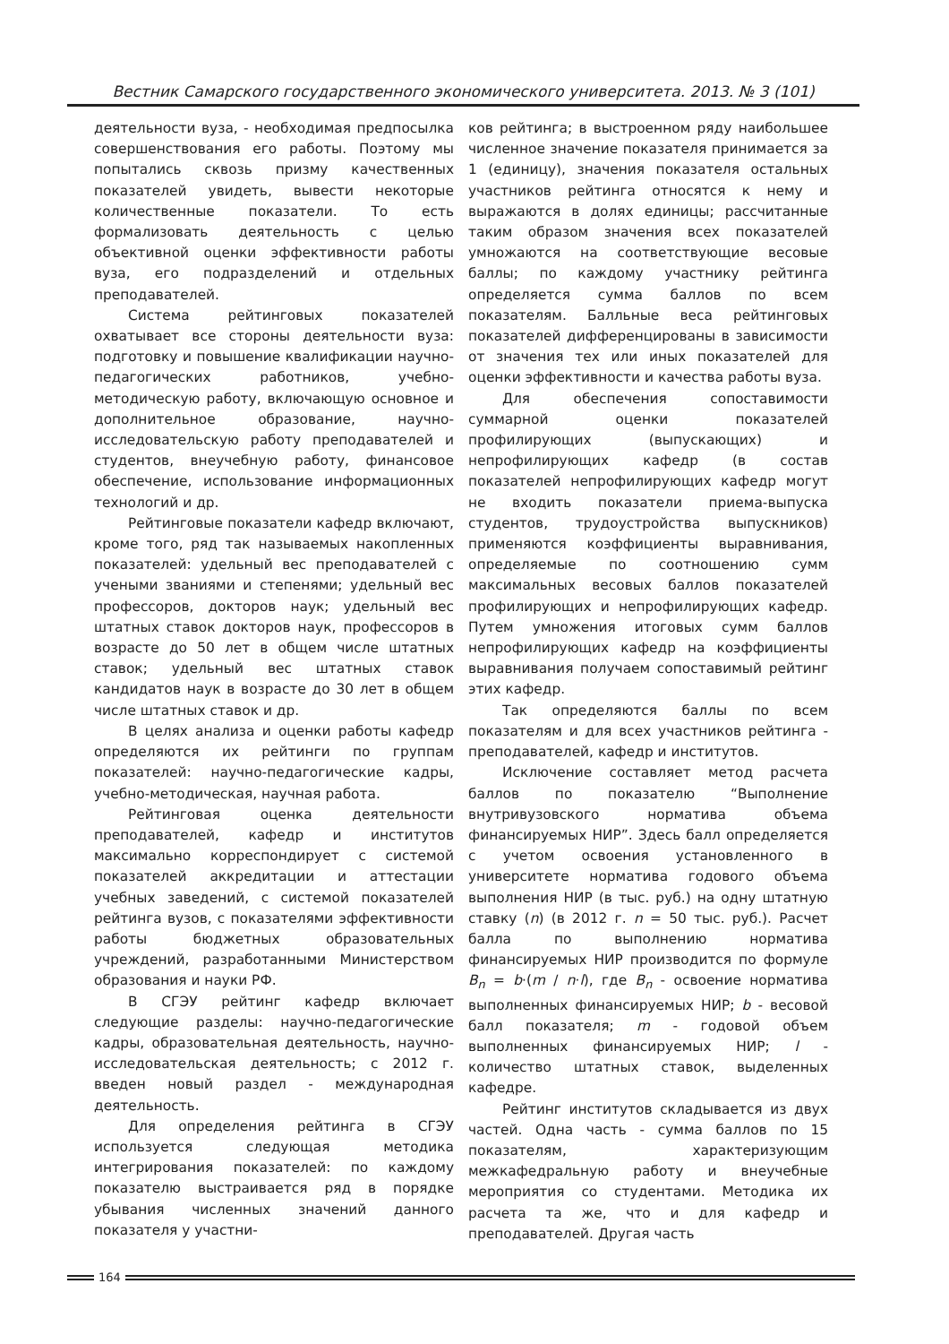Вестник Самарского государственного экономического университета. 2013. № 3 (101)
деятельности вуза, - необходимая предпосылка совершенствования его работы. Поэтому мы попытались сквозь призму качественных показателей увидеть, вывести некоторые количественные показатели. То есть формализовать деятельность с целью объективной оценки эффективности работы вуза, его подразделений и отдельных преподавателей.
Система рейтинговых показателей охватывает все стороны деятельности вуза: подготовку и повышение квалификации научно-педагогических работников, учебно-методическую работу, включающую основное и дополнительное образование, научно-исследовательскую работу преподавателей и студентов, внеучебную работу, финансовое обеспечение, использование информационных технологий и др.
Рейтинговые показатели кафедр включают, кроме того, ряд так называемых накопленных показателей: удельный вес преподавателей с учеными званиями и степенями; удельный вес профессоров, докторов наук; удельный вес штатных ставок докторов наук, профессоров в возрасте до 50 лет в общем числе штатных ставок; удельный вес штатных ставок кандидатов наук в возрасте до 30 лет в общем числе штатных ставок и др.
В целях анализа и оценки работы кафедр определяются их рейтинги по группам показателей: научно-педагогические кадры, учебно-методическая, научная работа.
Рейтинговая оценка деятельности преподавателей, кафедр и институтов максимально корреспондирует с системой показателей аккредитации и аттестации учебных заведений, с системой показателей рейтинга вузов, с показателями эффективности работы бюджетных образовательных учреждений, разработанными Министерством образования и науки РФ.
В СГЭУ рейтинг кафедр включает следующие разделы: научно-педагогические кадры, образовательная деятельность, научно-исследовательская деятельность; с 2012 г. введен новый раздел - международная деятельность.
Для определения рейтинга в СГЭУ используется следующая методика интегрирования показателей: по каждому показателю выстраивается ряд в порядке убывания численных значений данного показателя у участни-
ков рейтинга; в выстроенном ряду наибольшее численное значение показателя принимается за 1 (единицу), значения показателя остальных участников рейтинга относятся к нему и выражаются в долях единицы; рассчитанные таким образом значения всех показателей умножаются на соответствующие весовые баллы; по каждому участнику рейтинга определяется сумма баллов по всем показателям. Балльные веса рейтинговых показателей дифференцированы в зависимости от значения тех или иных показателей для оценки эффективности и качества работы вуза.
Для обеспечения сопоставимости суммарной оценки показателей профилирующих (выпускающих) и непрофилирующих кафедр (в состав показателей непрофилирующих кафедр могут не входить показатели приема-выпуска студентов, трудоустройства выпускников) применяются коэффициенты выравнивания, определяемые по соотношению сумм максимальных весовых баллов показателей профилирующих и непрофилирующих кафедр. Путем умножения итоговых сумм баллов непрофилирующих кафедр на коэффициенты выравнивания получаем сопоставимый рейтинг этих кафедр.
Так определяются баллы по всем показателям и для всех участников рейтинга - преподавателей, кафедр и институтов.
Исключение составляет метод расчета баллов по показателю “Выполнение внутривузовского норматива объема финансируемых НИР”. Здесь балл определяется с учетом освоения установленного в университете норматива годового объема выполнения НИР (в тыс. руб.) на одну штатную ставку (n) (в 2012 г. n = 50 тыс. руб.). Расчет балла по выполнению норматива финансируемых НИР производится по формуле B<sub>n</sub> = b·(m / n·l), где B<sub>n</sub> - освоение норматива выполненных финансируемых НИР; b - весовой балл показателя; m - годовой объем выполненных финансируемых НИР; l - количество штатных ставок, выделенных кафедре.
Рейтинг институтов складывается из двух частей. Одна часть - сумма баллов по 15 показателям, характеризующим межкафедральную работу и внеучебные мероприятия со студентами. Методика их расчета та же, что и для кафедр и преподавателей. Другая часть
164